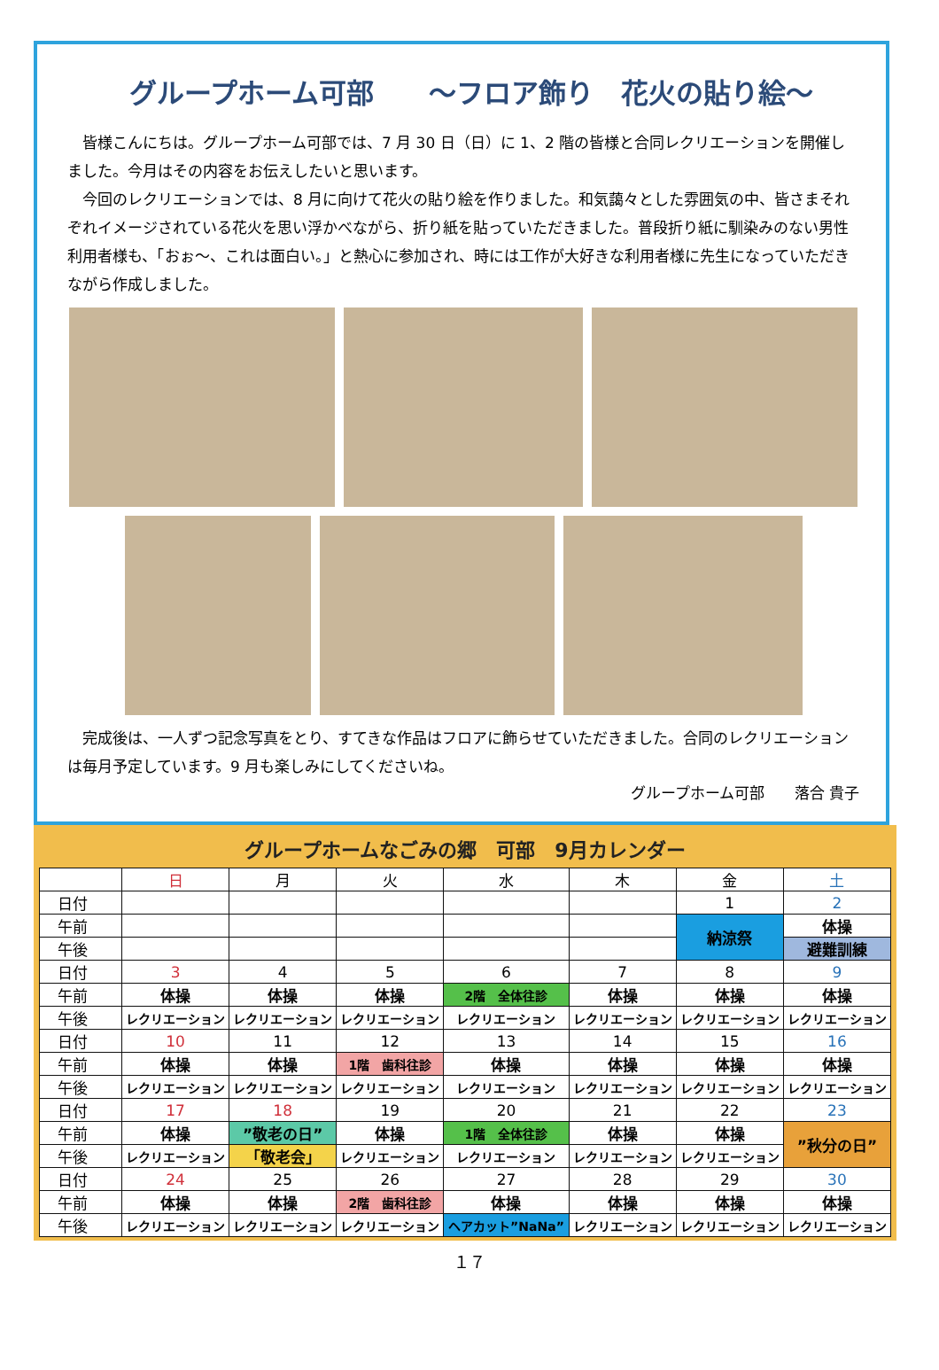グループホーム可部　　～フロア飾り　花火の貼り絵～
皆様こんにちは。グループホーム可部では、7 月 30 日（日）に 1、2 階の皆様と合同レクリエーションを開催しました。今月はその内容をお伝えしたいと思います。
今回のレクリエーションでは、8 月に向けて花火の貼り絵を作りました。和気藹々とした雰囲気の中、皆さまそれぞれイメージされている花火を思い浮かべながら、折り紙を貼っていただきました。普段折り紙に馴染みのない男性利用者様も、「おぉ～、これは面白い。」と熱心に参加され、時には工作が大好きな利用者様に先生になっていただきながら作成しました。
完成後は、一人ずつ記念写真をとり、すてきな作品はフロアに飾らせていただきました。合同のレクリエーションは毎月予定しています。9 月も楽しみにしてくださいね。
グループホーム可部　　落合 貴子
グループホームなごみの郷　可部　9月カレンダー
| | 日 | 月 | 火 | 水 | 木 | 金 | 土 |
| --- | --- | --- | --- | --- | --- | --- | --- |
| 日付 | | | | | | 1 | 2 |
| 午前 | | | | | | 納涼祭 | 体操 |
| 午後 | | | | | | | 避難訓練 |
| 日付 | 3 | 4 | 5 | 6 | 7 | 8 | 9 |
| 午前 | 体操 | 体操 | 体操 | 2階 全体往診 | 体操 | 体操 | 体操 |
| 午後 | レクリエーション | レクリエーション | レクリエーション | レクリエーション | レクリエーション | レクリエーション | レクリエーション |
| 日付 | 10 | 11 | 12 | 13 | 14 | 15 | 16 |
| 午前 | 体操 | 体操 | 1階 歯科往診 | 体操 | 体操 | 体操 | 体操 |
| 午後 | レクリエーション | レクリエーション | レクリエーション | レクリエーション | レクリエーション | レクリエーション | レクリエーション |
| 日付 | 17 | 18 | 19 | 20 | 21 | 22 | 23 |
| 午前 | 体操 | ”敬老の日” | 体操 | 1階 全体往診 | 体操 | 体操 | ”秋分の日” |
| 午後 | レクリエーション | 「敬老会」 | レクリエーション | レクリエーション | レクリエーション | レクリエーション | |
| 日付 | 24 | 25 | 26 | 27 | 28 | 29 | 30 |
| 午前 | 体操 | 体操 | 2階 歯科往診 | 体操 | 体操 | 体操 | 体操 |
| 午後 | レクリエーション | レクリエーション | レクリエーション | ヘアカット”NaNa” | レクリエーション | レクリエーション | レクリエーション |
１７